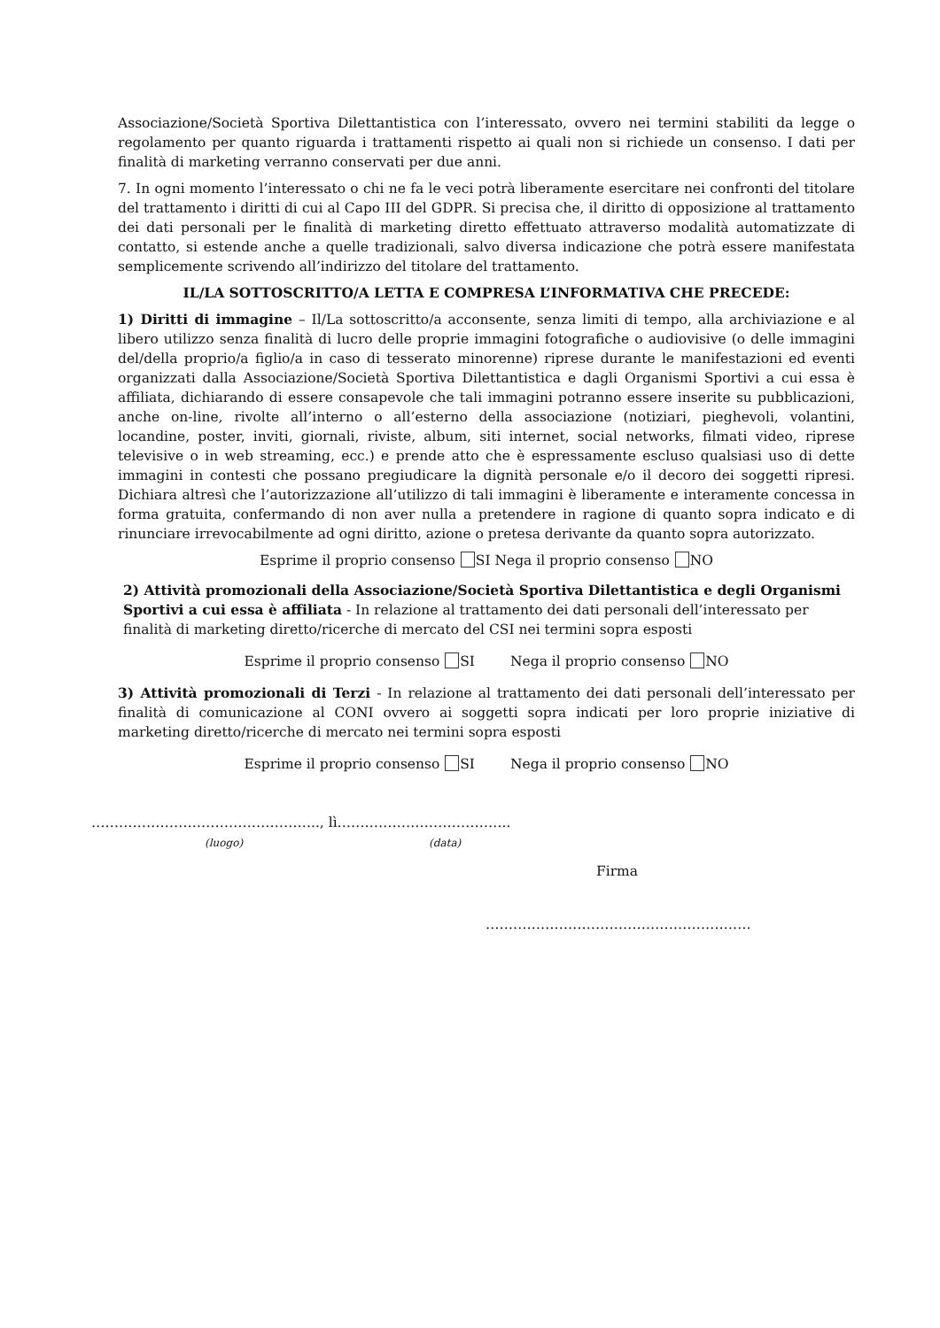Associazione/Società Sportiva Dilettantistica con l’interessato, ovvero nei termini stabiliti da legge o regolamento per quanto riguarda i trattamenti rispetto ai quali non si richiede un consenso. I dati per finalità di marketing verranno conservati per due anni.
7. In ogni momento l’interessato o chi ne fa le veci potrà liberamente esercitare nei confronti del titolare del trattamento i diritti di cui al Capo III del GDPR. Si precisa che, il diritto di opposizione al trattamento dei dati personali per le finalità di marketing diretto effettuato attraverso modalità automatizzate di contatto, si estende anche a quelle tradizionali, salvo diversa indicazione che potrà essere manifestata semplicemente scrivendo all’indirizzo del titolare del trattamento.
IL/LA SOTTOSCRITTO/A LETTA E COMPRESA L’INFORMATIVA CHE PRECEDE:
1) Diritti di immagine – Il/La sottoscritto/a acconsente, senza limiti di tempo, alla archiviazione e al libero utilizzo senza finalità di lucro delle proprie immagini fotografiche o audiovisive (o delle immagini del/della proprio/a figlio/a in caso di tesserato minorenne) riprese durante le manifestazioni ed eventi organizzati dalla Associazione/Società Sportiva Dilettantistica e dagli Organismi Sportivi a cui essa è affiliata, dichiarando di essere consapevole che tali immagini potranno essere inserite su pubblicazioni, anche on-line, rivolte all’interno o all’esterno della associazione (notiziari, pieghevoli, volantini, locandine, poster, inviti, giornali, riviste, album, siti internet, social networks, filmati video, riprese televisive o in web streaming, ecc.) e prende atto che è espressamente escluso qualsiasi uso di dette immagini in contesti che possano pregiudicare la dignità personale e/o il decoro dei soggetti ripresi. Dichiara altresì che l’autorizzazione all’utilizzo di tali immagini è liberamente e interamente concessa in forma gratuita, confermando di non aver nulla a pretendere in ragione di quanto sopra indicato e di rinunciare irrevocabilmente ad ogni diritto, azione o pretesa derivante da quanto sopra autorizzato.
Esprime il proprio consenso SI Nega il proprio consenso NO
2) Attività promozionali della Associazione/Società Sportiva Dilettantistica e degli Organismi Sportivi a cui essa è affiliata - In relazione al trattamento dei dati personali dell’interessato per finalità di marketing diretto/ricerche di mercato del CSI nei termini sopra esposti
Esprime il proprio consenso SI Nega il proprio consenso NO
3) Attività promozionali di Terzi - In relazione al trattamento dei dati personali dell’interessato per finalità di comunicazione al CONI ovvero ai soggetti sopra indicati per loro proprie iniziative di marketing diretto/ricerche di mercato nei termini sopra esposti
Esprime il proprio consenso SI Nega il proprio consenso NO
………………………………………….., lì………………………………..
(luogo) (data)
Firma
………………………………………………….